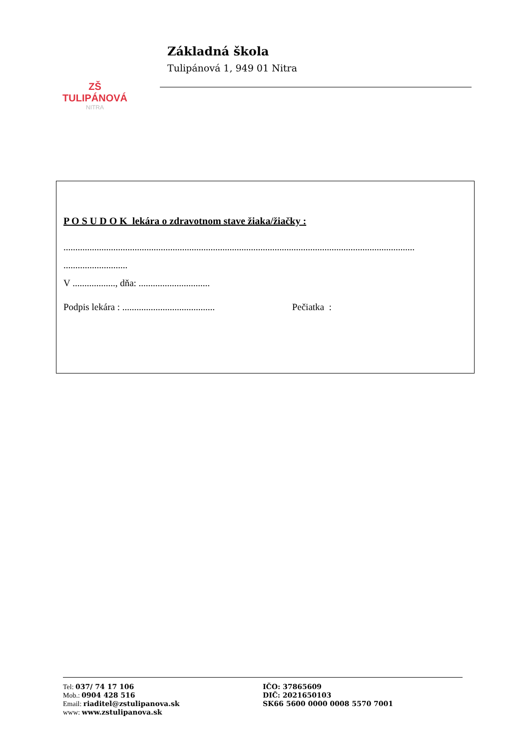ZŠ TULIPÁNOVÁ
NITRA
Základná škola
Tulipánová 1, 949 01 Nitra
P O S U D O K lekára o zdravotnom stave žiaka/žiačky :
....................................................................................................................................................
...........................
V .................., dňa: ..............................
Podpis lekára : ....................................... Pečiatka :
Tel: 037/ 74 17 106
Mob.: 0904 428 516
Email: riaditel@zstulipanova.sk
www: www.zstulipanova.sk
IČO: 37865609
DIČ: 2021650103
SK66 5600 0000 0008 5570 7001